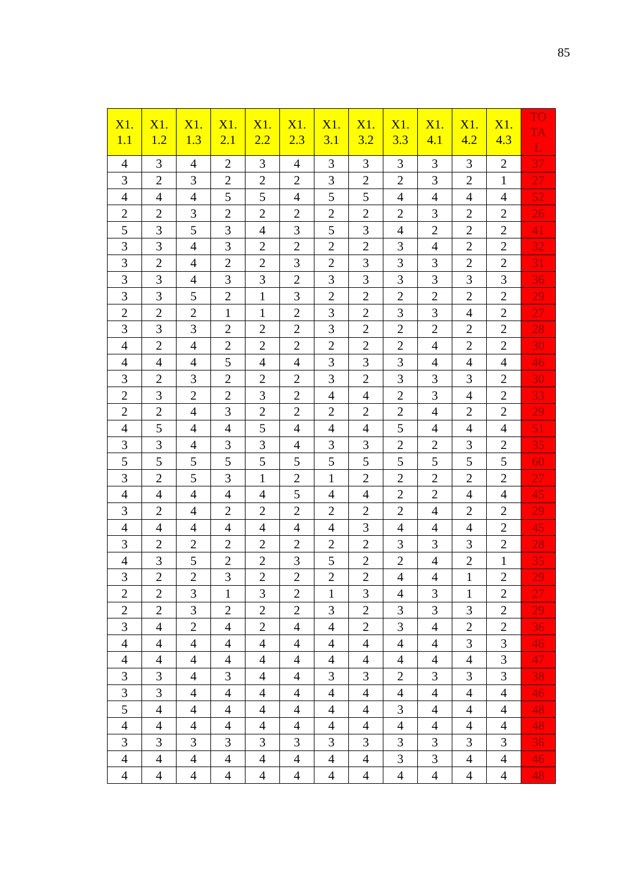85
| X1. 1.1 | X1. 1.2 | X1. 1.3 | X1. 2.1 | X1. 2.2 | X1. 2.3 | X1. 3.1 | X1. 3.2 | X1. 3.3 | X1. 4.1 | X1. 4.2 | X1. 4.3 | TO TA L |
| --- | --- | --- | --- | --- | --- | --- | --- | --- | --- | --- | --- | --- |
| 4 | 3 | 4 | 2 | 3 | 4 | 3 | 3 | 3 | 3 | 3 | 2 | 37 |
| 3 | 2 | 3 | 2 | 2 | 2 | 3 | 2 | 2 | 3 | 2 | 1 | 27 |
| 4 | 4 | 4 | 5 | 5 | 4 | 5 | 5 | 4 | 4 | 4 | 4 | 52 |
| 2 | 2 | 3 | 2 | 2 | 2 | 2 | 2 | 2 | 3 | 2 | 2 | 26 |
| 5 | 3 | 5 | 3 | 4 | 3 | 5 | 3 | 4 | 2 | 2 | 2 | 41 |
| 3 | 3 | 4 | 3 | 2 | 2 | 2 | 2 | 3 | 4 | 2 | 2 | 32 |
| 3 | 2 | 4 | 2 | 2 | 3 | 2 | 3 | 3 | 3 | 2 | 2 | 31 |
| 3 | 3 | 4 | 3 | 3 | 2 | 3 | 3 | 3 | 3 | 3 | 3 | 36 |
| 3 | 3 | 5 | 2 | 1 | 3 | 2 | 2 | 2 | 2 | 2 | 2 | 29 |
| 2 | 2 | 2 | 1 | 1 | 2 | 3 | 2 | 3 | 3 | 4 | 2 | 27 |
| 3 | 3 | 3 | 2 | 2 | 2 | 3 | 2 | 2 | 2 | 2 | 2 | 28 |
| 4 | 2 | 4 | 2 | 2 | 2 | 2 | 2 | 2 | 4 | 2 | 2 | 30 |
| 4 | 4 | 4 | 5 | 4 | 4 | 3 | 3 | 3 | 4 | 4 | 4 | 46 |
| 3 | 2 | 3 | 2 | 2 | 2 | 3 | 2 | 3 | 3 | 3 | 2 | 30 |
| 2 | 3 | 2 | 2 | 3 | 2 | 4 | 4 | 2 | 3 | 4 | 2 | 33 |
| 2 | 2 | 4 | 3 | 2 | 2 | 2 | 2 | 2 | 4 | 2 | 2 | 29 |
| 4 | 5 | 4 | 4 | 5 | 4 | 4 | 4 | 5 | 4 | 4 | 4 | 51 |
| 3 | 3 | 4 | 3 | 3 | 4 | 3 | 3 | 2 | 2 | 3 | 2 | 35 |
| 5 | 5 | 5 | 5 | 5 | 5 | 5 | 5 | 5 | 5 | 5 | 5 | 60 |
| 3 | 2 | 5 | 3 | 1 | 2 | 1 | 2 | 2 | 2 | 2 | 2 | 27 |
| 4 | 4 | 4 | 4 | 4 | 5 | 4 | 4 | 2 | 2 | 4 | 4 | 45 |
| 3 | 2 | 4 | 2 | 2 | 2 | 2 | 2 | 2 | 4 | 2 | 2 | 29 |
| 4 | 4 | 4 | 4 | 4 | 4 | 4 | 3 | 4 | 4 | 4 | 2 | 45 |
| 3 | 2 | 2 | 2 | 2 | 2 | 2 | 2 | 3 | 3 | 3 | 2 | 28 |
| 4 | 3 | 5 | 2 | 2 | 3 | 5 | 2 | 2 | 4 | 2 | 1 | 35 |
| 3 | 2 | 2 | 3 | 2 | 2 | 2 | 2 | 4 | 4 | 1 | 2 | 29 |
| 2 | 2 | 3 | 1 | 3 | 2 | 1 | 3 | 4 | 3 | 1 | 2 | 27 |
| 2 | 2 | 3 | 2 | 2 | 2 | 3 | 2 | 3 | 3 | 3 | 2 | 29 |
| 3 | 4 | 2 | 4 | 2 | 4 | 4 | 2 | 3 | 4 | 2 | 2 | 36 |
| 4 | 4 | 4 | 4 | 4 | 4 | 4 | 4 | 4 | 4 | 3 | 3 | 46 |
| 4 | 4 | 4 | 4 | 4 | 4 | 4 | 4 | 4 | 4 | 4 | 3 | 47 |
| 3 | 3 | 4 | 3 | 4 | 4 | 3 | 3 | 2 | 3 | 3 | 3 | 38 |
| 3 | 3 | 4 | 4 | 4 | 4 | 4 | 4 | 4 | 4 | 4 | 4 | 46 |
| 5 | 4 | 4 | 4 | 4 | 4 | 4 | 4 | 3 | 4 | 4 | 4 | 48 |
| 4 | 4 | 4 | 4 | 4 | 4 | 4 | 4 | 4 | 4 | 4 | 4 | 48 |
| 3 | 3 | 3 | 3 | 3 | 3 | 3 | 3 | 3 | 3 | 3 | 3 | 36 |
| 4 | 4 | 4 | 4 | 4 | 4 | 4 | 4 | 3 | 3 | 4 | 4 | 46 |
| 4 | 4 | 4 | 4 | 4 | 4 | 4 | 4 | 4 | 4 | 4 | 4 | 48 |